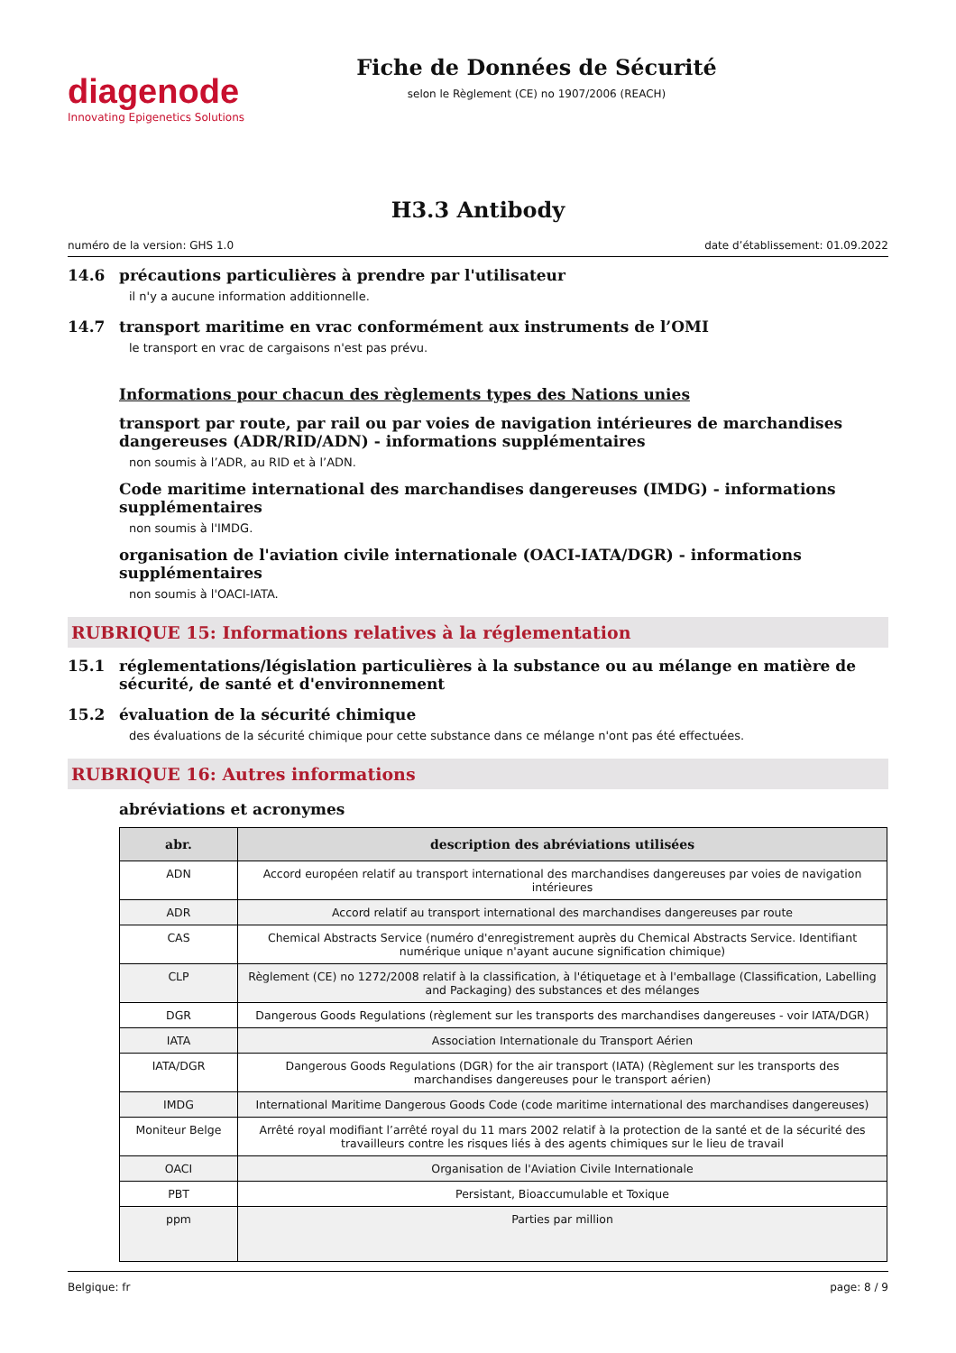diagenode
Innovating Epigenetics Solutions
Fiche de Données de Sécurité
selon le Règlement (CE) no 1907/2006 (REACH)
H3.3 Antibody
numéro de la version: GHS 1.0 date d’établissement: 01.09.2022
14.6 précautions particulières à prendre par l'utilisateur
il n'y a aucune information additionnelle.
14.7 transport maritime en vrac conformément aux instruments de l’OMI
le transport en vrac de cargaisons n'est pas prévu.
Informations pour chacun des règlements types des Nations unies
transport par route, par rail ou par voies de navigation intérieures de marchandises dangereuses (ADR/RID/ADN) - informations supplémentaires
non soumis à l’ADR, au RID et à l’ADN.
Code maritime international des marchandises dangereuses (IMDG) - informations supplémentaires
non soumis à l'IMDG.
organisation de l'aviation civile internationale (OACI-IATA/DGR) - informations supplémentaires
non soumis à l'OACI-IATA.
RUBRIQUE 15: Informations relatives à la réglementation
15.1 réglementations/législation particulières à la substance ou au mélange en matière de sécurité, de santé et d'environnement
15.2 évaluation de la sécurité chimique
des évaluations de la sécurité chimique pour cette substance dans ce mélange n'ont pas été effectuées.
RUBRIQUE 16: Autres informations
abréviations et acronymes
| abr. | description des abréviations utilisées |
| --- | --- |
| ADN | Accord européen relatif au transport international des marchandises dangereuses par voies de navigation intérieures |
| ADR | Accord relatif au transport international des marchandises dangereuses par route |
| CAS | Chemical Abstracts Service (numéro d'enregistrement auprès du Chemical Abstracts Service. Identifiant numérique unique n'ayant aucune signification chimique) |
| CLP | Règlement (CE) no 1272/2008 relatif à la classification, à l'étiquetage et à l'emballage (Classification, Labelling and Packaging) des substances et des mélanges |
| DGR | Dangerous Goods Regulations (règlement sur les transports des marchandises dangereuses - voir IATA/DGR) |
| IATA | Association Internationale du Transport Aérien |
| IATA/DGR | Dangerous Goods Regulations (DGR) for the air transport (IATA) (Règlement sur les transports des marchandises dangereuses pour le transport aérien) |
| IMDG | International Maritime Dangerous Goods Code (code maritime international des marchandises dangereuses) |
| Moniteur Belge | Arrêté royal modifiant l’arrêté royal du 11 mars 2002 relatif à la protection de la santé et de la sécurité des travailleurs contre les risques liés à des agents chimiques sur le lieu de travail |
| OACI | Organisation de l'Aviation Civile Internationale |
| PBT | Persistant, Bioaccumulable et Toxique |
| ppm | Parties par million |
Belgique: fr page: 8 / 9